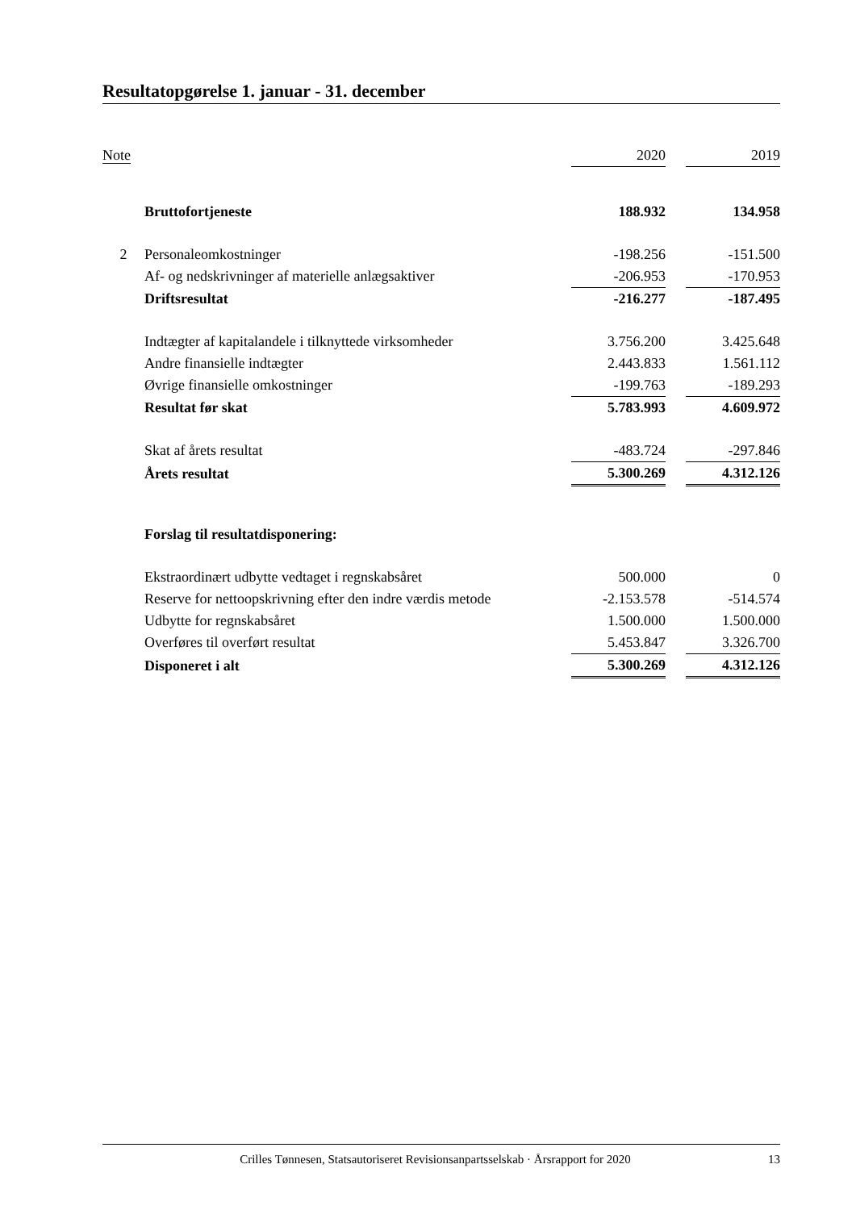Resultatopgørelse 1. januar - 31. december
| Note | | 2020 | | 2019 |
| --- | --- | --- | --- | --- |
| | Bruttofortjeneste | 188.932 | | 134.958 |
| 2 | Personaleomkostninger | -198.256 | | -151.500 |
| | Af- og nedskrivninger af materielle anlægsaktiver | -206.953 | | -170.953 |
| | Driftsresultat | -216.277 | | -187.495 |
| | Indtægter af kapitalandele i tilknyttede virksomheder | 3.756.200 | | 3.425.648 |
| | Andre finansielle indtægter | 2.443.833 | | 1.561.112 |
| | Øvrige finansielle omkostninger | -199.763 | | -189.293 |
| | Resultat før skat | 5.783.993 | | 4.609.972 |
| | Skat af årets resultat | -483.724 | | -297.846 |
| | Årets resultat | 5.300.269 | | 4.312.126 |
| | Forslag til resultatdisponering: | | | |
| | Ekstraordinært udbytte vedtaget i regnskabsåret | 500.000 | | 0 |
| | Reserve for nettoopskrivning efter den indre værdis metode | -2.153.578 | | -514.574 |
| | Udbytte for regnskabsåret | 1.500.000 | | 1.500.000 |
| | Overføres til overført resultat | 5.453.847 | | 3.326.700 |
| | Disponeret i alt | 5.300.269 | | 4.312.126 |
Crilles Tønnesen, Statsautoriseret Revisionsanpartsselskab · Årsrapport for 2020 13